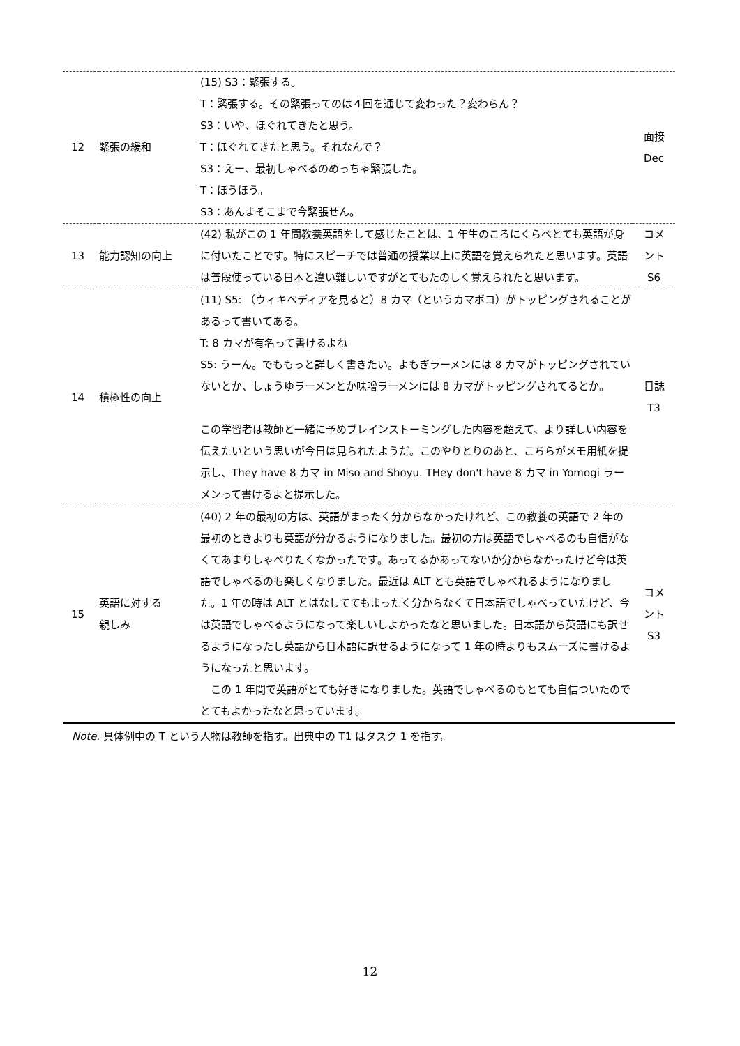| 12 | 緊張の緩和 | (15) S3：緊張する。 T：緊張する。その緊張ってのは４回を通じて変わった？変わらん？ S3：いや、ほぐれてきたと思う。 T：ほぐれてきたと思う。それなんで？ S3：えー、最初しゃべるのめっちゃ緊張した。 T：ほうほう。 S3：あんまそこまで今緊張せん。 | 面接 Dec |
| 13 | 能力認知の向上 | (42) 私がこの 1 年間教養英語をして感じたことは、1 年生のころにくらべとても英語が身に付いたことです。特にスピーチでは普通の授業以上に英語を覚えられたと思います。英語は普段使っている日本と違い難しいですがとてもたのしく覚えられたと思います。 | コメ ント S6 |
| 14 | 積極性の向上 | (11) S5: （ウィキペディアを見ると）8 カマ（というカマボコ）がトッピングされることがあるって書いてある。 T: 8 カマが有名って書けるよね S5: うーん。でももっと詳しく書きたい。よもぎラーメンには 8 カマがトッピングされていないとか、しょうゆラーメンとか味噌ラーメンには 8 カマがトッピングされてるとか。 この学習者は教師と一緒に予めブレインストーミングした内容を超えて、より詳しい内容を伝えたいという思いが今日は見られたようだ。このやりとりのあと、こちらがメモ用紙を提示し、They have 8 カマ in Miso and Shoyu. THey don't have 8 カマ in Yomogi ラーメンって書けるよと提示した。 | 日誌 T3 |
| 15 | 英語に対する 親しみ | (40) 2 年の最初の方は、英語がまったく分からなかったけれど、この教養の英語で 2 年の最初のときよりも英語が分かるようになりました。最初の方は英語でしゃべるのも自信がなくてあまりしゃべりたくなかったです。あってるかあってないか分からなかったけど今は英語でしゃべるのも楽しくなりました。最近は ALT とも英語でしゃべれるようになりました。1 年の時は ALT とはなしててもまったく分からなくて日本語でしゃべっていたけど、今は英語でしゃべるようになって楽しいしよかったなと思いました。日本語から英語にも訳せるようになったし英語から日本語に訳せるようになって 1 年の時よりもスムーズに書けるようになったと思います。 この 1 年間で英語がとても好きになりました。英語でしゃべるのもとても自信ついたのでとてもよかったなと思っています。 | コメ ント S3 |
Note. 具体例中の T という人物は教師を指す。出典中の T1 はタスク 1 を指す。
12